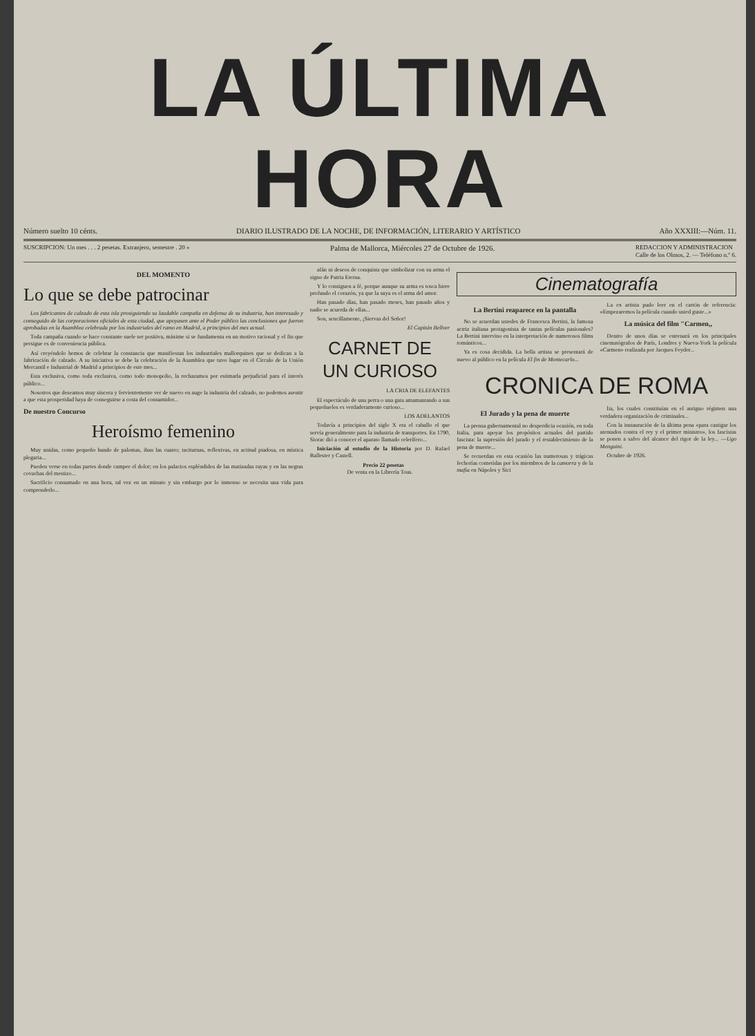LA ÚLTIMA HORA
Número suelto 10 cénts. DIARIO ILUSTRADO DE LA NOCHE, DE INFORMACIÓN, LITERARIO Y ARTÍSTICO Año XXXIII:—Núm. 11.
SUSCRIPCION: Un mes . . . 2 pesetas. Extranjero, semestre . 20 » Palma de Mallorca, Miércoles 27 de Octubre de 1926. REDACCION Y ADMINISTRACION
Calle de los Olmos, 2. — Teléfono n.º 6.
DEL MOMENTO
Lo que se debe patrocinar
Los fabricantes de calzado de esta isla prosiguiendo su laudable campaña en defensa de su industria, han interesado y conseguido de las corporaciones oficiales de esta ciudad, que apoyasen ante el Poder público las conclusiones que fueron aprobadas en la Asamblea celebrada por los industriales del ramo en Madrid, a principios del mes actual.
Toda campaña cuando se hace constante suele ser positiva, máxime si se fundamenta en un motivo racional y el fin que persigue es de conveniencia pública.
Así creyéndolo hemos de celebrar la constancia que manifiestan los industriales mallorquines que se dedican a la fabricación de calzado. A su iniciativa se debe la celebración de la Asamblea que tuvo lugar en el Círculo de la Unión Mercantil e Industrial de Madrid a principios de este mes...
Esta exclusiva, como toda exclusiva, como todo monopolio, la rechazamos por estimarla perjudicial para el interés público...
Nosotros que deseamos muy sincera y fervientemente ver de nuevo en auge la industria del calzado, no podemos asentir a que esta prosperidad haya de conseguirse a costa del consumidor...
De nuestro Concurso
Heroísmo femenino
Muy unidas, como pequeño bando de palomas, iban las cuatro; taciturnas, reflexivas, en actitud piadosa, en mística plegaria...
Pueden verse en todas partes donde campee el dolor; en los palacios espléndidos de las matizadas rayas y en las negras covachas del mestizo...
Sacrificio consumado en una hora, tal vez en un minuto y sin embargo por lo inmenso se necesita una vida para comprenderlo...
afán ni deseos de conquista que simbolizar con su arma el signo de Patria Eterna.
Y lo consiguen a fé, porque aunque su arma es tosca hiere profundo el corazón, ya que la suya es el arma del amor.
Han pasado días, han pasado meses, han pasado años y nadie se acuerda de ellas...
Son, sencillamente, ¡Siervas del Señor!
El Capitán Bellver
CARNET DE
UN CURIOSO
LA CRIA DE ELEFANTES
El espectáculo de una perra o una gata amamantando a sus pequeñuelos es verdaderamente curioso...
LOS ADELANTOS
Todavía a principios del siglo X era el caballo el que servía generalmente para la industria de transportes. En 1790, Siorac dió a conocer el aparato llamado celerífero...
Iniciación al estudio de la Historia por D. Rafael Ballester y Castell.
Precio 22 pesetas
De venta en la Librería Tous.
Cinematografía
La Bertini reaparece en la pantalla
No se acuerdan ustedes de Francesca Bertini, la famosa actriz italiana protagonista de tantas películas pasionales? La Bertini intervino en la interpretación de numerosos films románticos...
Ya es cosa decidida. La bella artista se presentará de nuevo al público en la película El fin de Montecarlo...
La ex artista pudo leer en el cartón de referencia: «Empezaremos la película cuando usted guste...»
La música del film "Carmen,,
Dentro de unos días se estrenará en los principales cinematógrafos de París, Londres y Nueva-York la película «Carmen» realizada por Jacques Feyder...
CRONICA DE ROMA
El Jurado y la pena de muerte
La prensa gubernamental no desperdicia ocasión, en toda Italia, para apoyar los propósitos actuales del partido fascista: la supresión del jurado y el restablecimiento de la pena de muerte...
Se recuerdan en esta ocasión las numerosas y trágicas fechorías cometidas por los miembros de la camorra y de la mafia en Nápoles y Sici
lia, los cuales constituían en el antiguo régimen una verdadera organización de criminales...
Con la instauración de la última pena «para castigar los atentados contra el rey y el primer ministro», los fascistas se ponen a salvo del alcance del rigor de la ley... —Ugo Menguini.
Octubre de 1926.